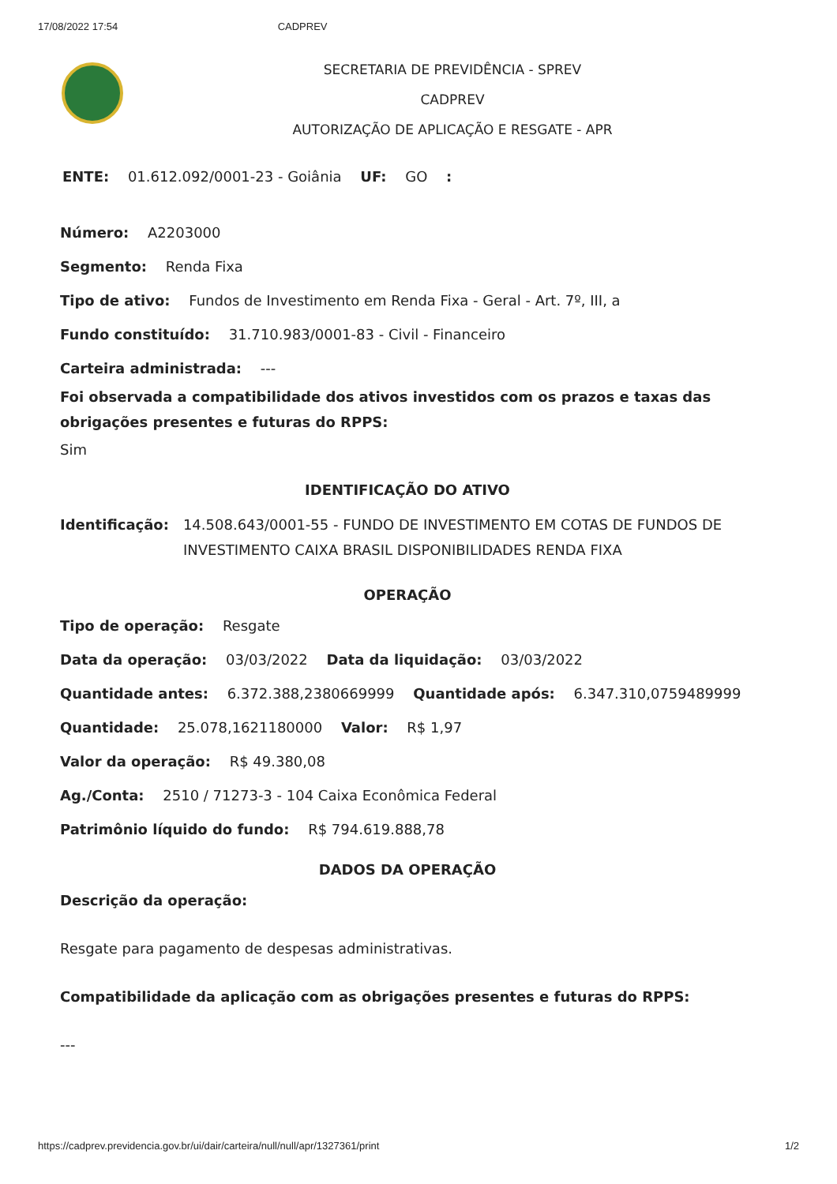17/08/2022 17:54 CADPREV
SECRETARIA DE PREVIDÊNCIA - SPREV
CADPREV
AUTORIZAÇÃO DE APLICAÇÃO E RESGATE - APR
ENTE: 01.612.092/0001-23 - Goiânia UF: GO :
Número: A2203000
Segmento: Renda Fixa
Tipo de ativo: Fundos de Investimento em Renda Fixa - Geral - Art. 7º, III, a
Fundo constituído: 31.710.983/0001-83 - Civil - Financeiro
Carteira administrada: ---
Foi observada a compatibilidade dos ativos investidos com os prazos e taxas das obrigações presentes e futuras do RPPS:
Sim
IDENTIFICAÇÃO DO ATIVO
Identificação: 14.508.643/0001-55 - FUNDO DE INVESTIMENTO EM COTAS DE FUNDOS DE INVESTIMENTO CAIXA BRASIL DISPONIBILIDADES RENDA FIXA
OPERAÇÃO
Tipo de operação: Resgate
Data da operação: 03/03/2022 Data da liquidação: 03/03/2022
Quantidade antes: 6.372.388,2380669999 Quantidade após: 6.347.310,0759489999
Quantidade: 25.078,1621180000 Valor: R$ 1,97
Valor da operação: R$ 49.380,08
Ag./Conta: 2510 / 71273-3 - 104 Caixa Econômica Federal
Patrimônio líquido do fundo: R$ 794.619.888,78
DADOS DA OPERAÇÃO
Descrição da operação:
Resgate para pagamento de despesas administrativas.
Compatibilidade da aplicação com as obrigações presentes e futuras do RPPS:
---
https://cadprev.previdencia.gov.br/ui/dair/carteira/null/null/apr/1327361/print 1/2